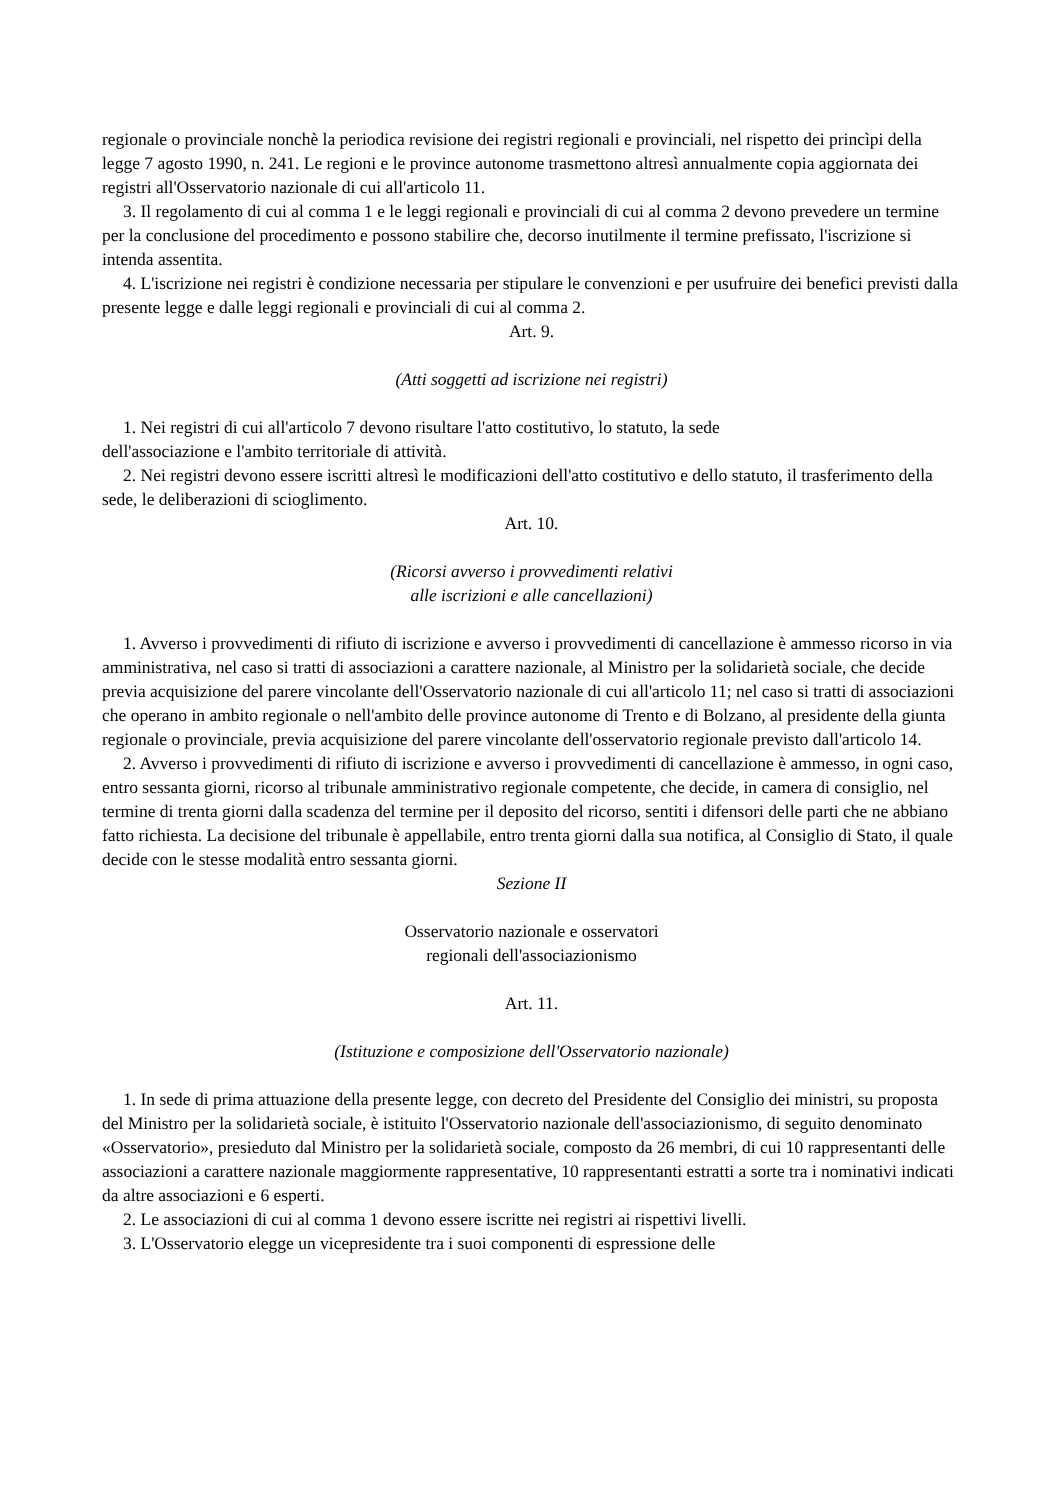regionale o provinciale nonchè la periodica revisione dei registri regionali e provinciali, nel rispetto dei princìpi della legge 7 agosto 1990, n. 241. Le regioni e le province autonome trasmettono altresì annualmente copia aggiornata dei registri all'Osservatorio nazionale di cui all'articolo 11.
3. Il regolamento di cui al comma 1 e le leggi regionali e provinciali di cui al comma 2 devono prevedere un termine per la conclusione del procedimento e possono stabilire che, decorso inutilmente il termine prefissato, l'iscrizione si intenda assentita.
4. L'iscrizione nei registri è condizione necessaria per stipulare le convenzioni e per usufruire dei benefici previsti dalla presente legge e dalle leggi regionali e provinciali di cui al comma 2.
Art. 9.
(Atti soggetti ad iscrizione nei registri)
1. Nei registri di cui all'articolo 7 devono risultare l'atto costitutivo, lo statuto, la sede
dell'associazione e l'ambito territoriale di attività.
2. Nei registri devono essere iscritti altresì le modificazioni dell'atto costitutivo e dello statuto, il trasferimento della sede, le deliberazioni di scioglimento.
Art. 10.
(Ricorsi avverso i provvedimenti relativi
alle iscrizioni e alle cancellazioni)
1. Avverso i provvedimenti di rifiuto di iscrizione e avverso i provvedimenti di cancellazione è ammesso ricorso in via amministrativa, nel caso si tratti di associazioni a carattere nazionale, al Ministro per la solidarietà sociale, che decide previa acquisizione del parere vincolante dell'Osservatorio nazionale di cui all'articolo 11; nel caso si tratti di associazioni che operano in ambito regionale o nell'ambito delle province autonome di Trento e di Bolzano, al presidente della giunta regionale o provinciale, previa acquisizione del parere vincolante dell'osservatorio regionale previsto dall'articolo 14.
2. Avverso i provvedimenti di rifiuto di iscrizione e avverso i provvedimenti di cancellazione è ammesso, in ogni caso, entro sessanta giorni, ricorso al tribunale amministrativo regionale competente, che decide, in camera di consiglio, nel termine di trenta giorni dalla scadenza del termine per il deposito del ricorso, sentiti i difensori delle parti che ne abbiano fatto richiesta. La decisione del tribunale è appellabile, entro trenta giorni dalla sua notifica, al Consiglio di Stato, il quale decide con le stesse modalità entro sessanta giorni.
Sezione II
Osservatorio nazionale e osservatori
regionali dell'associazionismo
Art. 11.
(Istituzione e composizione dell'Osservatorio nazionale)
1. In sede di prima attuazione della presente legge, con decreto del Presidente del Consiglio dei ministri, su proposta del Ministro per la solidarietà sociale, è istituito l'Osservatorio nazionale dell'associazionismo, di seguito denominato «Osservatorio», presieduto dal Ministro per la solidarietà sociale, composto da 26 membri, di cui 10 rappresentanti delle associazioni a carattere nazionale maggiormente rappresentative, 10 rappresentanti estratti a sorte tra i nominativi indicati da altre associazioni e 6 esperti.
2. Le associazioni di cui al comma 1 devono essere iscritte nei registri ai rispettivi livelli.
3. L'Osservatorio elegge un vicepresidente tra i suoi componenti di espressione delle